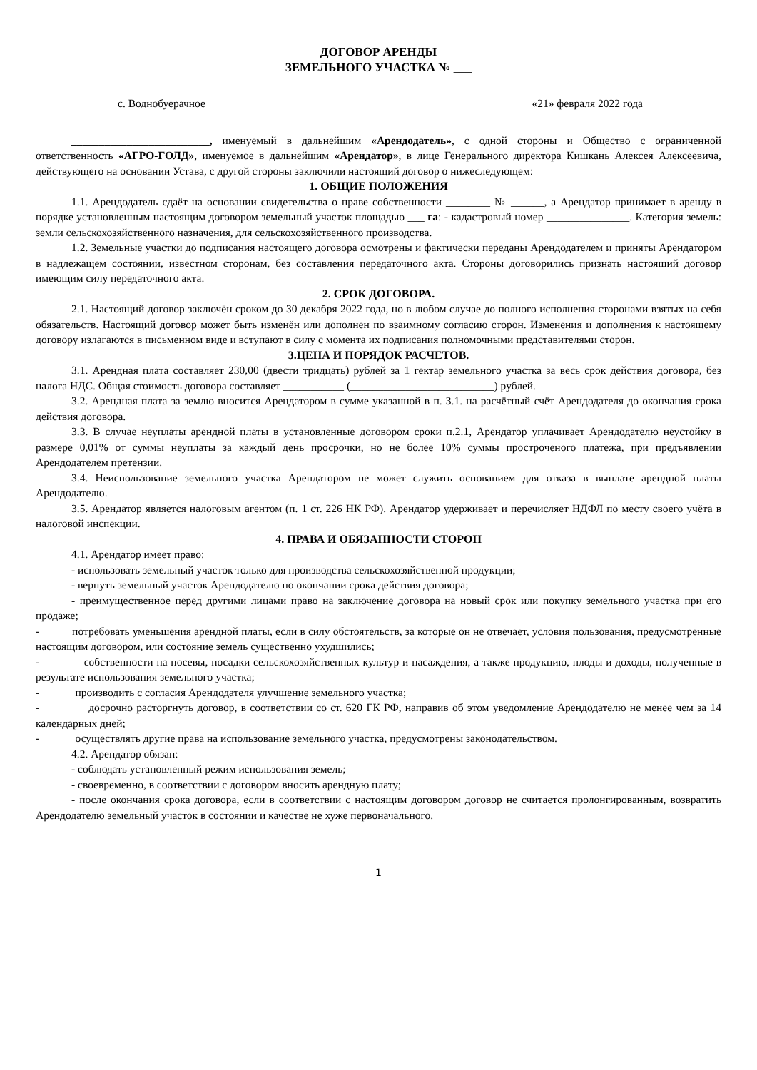ДОГОВОР АРЕНДЫ
ЗЕМЕЛЬНОГО УЧАСТКА № ___
с. Воднобуерачное «21» февраля 2022 года
_________________________, именуемый в дальнейшим «Арендодатель», с одной стороны и Общество с ограниченной ответственность «АГРО-ГОЛД», именуемое в дальнейшим «Арендатор», в лице Генерального директора Кишкань Алексея Алексеевича, действующего на основании Устава, с другой стороны заключили настоящий договор о нижеследующем:
1. ОБЩИЕ ПОЛОЖЕНИЯ
1.1. Арендодатель сдаёт на основании свидетельства о праве собственности ________ № ______, а Арендатор принимает в аренду в порядке установленным настоящим договором земельный участок площадью ___ га: - кадастровый номер _______________. Категория земель: земли сельскохозяйственного назначения, для сельскохозяйственного производства.
1.2. Земельные участки до подписания настоящего договора осмотрены и фактически переданы Арендодателем и приняты Арендатором в надлежащем состоянии, известном сторонам, без составления передаточного акта. Стороны договорились признать настоящий договор имеющим силу передаточного акта.
2. СРОК ДОГОВОРА.
2.1. Настоящий договор заключён сроком до 30 декабря 2022 года, но в любом случае до полного исполнения сторонами взятых на себя обязательств. Настоящий договор может быть изменён или дополнен по взаимному согласию сторон. Изменения и дополнения к настоящему договору излагаются в письменном виде и вступают в силу с момента их подписания полномочными представителями сторон.
3.ЦЕНА И ПОРЯДОК РАСЧЕТОВ.
3.1. Арендная плата составляет 230,00 (двести тридцать) рублей за 1 гектар земельного участка за весь срок действия договора, без налога НДС. Общая стоимость договора составляет ___________ (__________________________) рублей.
3.2. Арендная плата за землю вносится Арендатором в сумме указанной в п. 3.1. на расчётный счёт Арендодателя до окончания срока действия договора.
3.3. В случае неуплаты арендной платы в установленные договором сроки п.2.1, Арендатор уплачивает Арендодателю неустойку в размере 0,01% от суммы неуплаты за каждый день просрочки, но не более 10% суммы простроченого платежа, при предъявлении Арендодателем претензии.
3.4. Неиспользование земельного участка Арендатором не может служить основанием для отказа в выплате арендной платы Арендодателю.
3.5. Арендатор является налоговым агентом (п. 1 ст. 226 НК РФ). Арендатор удерживает и перечисляет НДФЛ по месту своего учёта в налоговой инспекции.
4. ПРАВА И ОБЯЗАННОСТИ СТОРОН
4.1. Арендатор имеет право:
- использовать земельный участок только для производства сельскохозяйственной продукции;
- вернуть земельный участок Арендодателю по окончании срока действия договора;
- преимущественное перед другими лицами право на заключение договора на новый срок или покупку земельного участка при его продаже;
- потребовать уменьшения арендной платы, если в силу обстоятельств, за которые он не отвечает, условия пользования, предусмотренные настоящим договором, или состояние земель существенно ухудшились;
- собственности на посевы, посадки сельскохозяйственных культур и насаждения, а также продукцию, плоды и доходы, полученные в результате использования земельного участка;
- производить с согласия Арендодателя улучшение земельного участка;
- досрочно расторгнуть договор, в соответствии со ст. 620 ГК РФ, направив об этом уведомление Арендодателю не менее чем за 14 календарных дней;
- осуществлять другие права на использование земельного участка, предусмотрены законодательством.
4.2. Арендатор обязан:
- соблюдать установленный режим использования земель;
- своевременно, в соответствии с договором вносить арендную плату;
- после окончания срока договора, если в соответствии с настоящим договором договор не считается пролонгированным, возвратить Арендодателю земельный участок в состоянии и качестве не хуже первоначального.
1